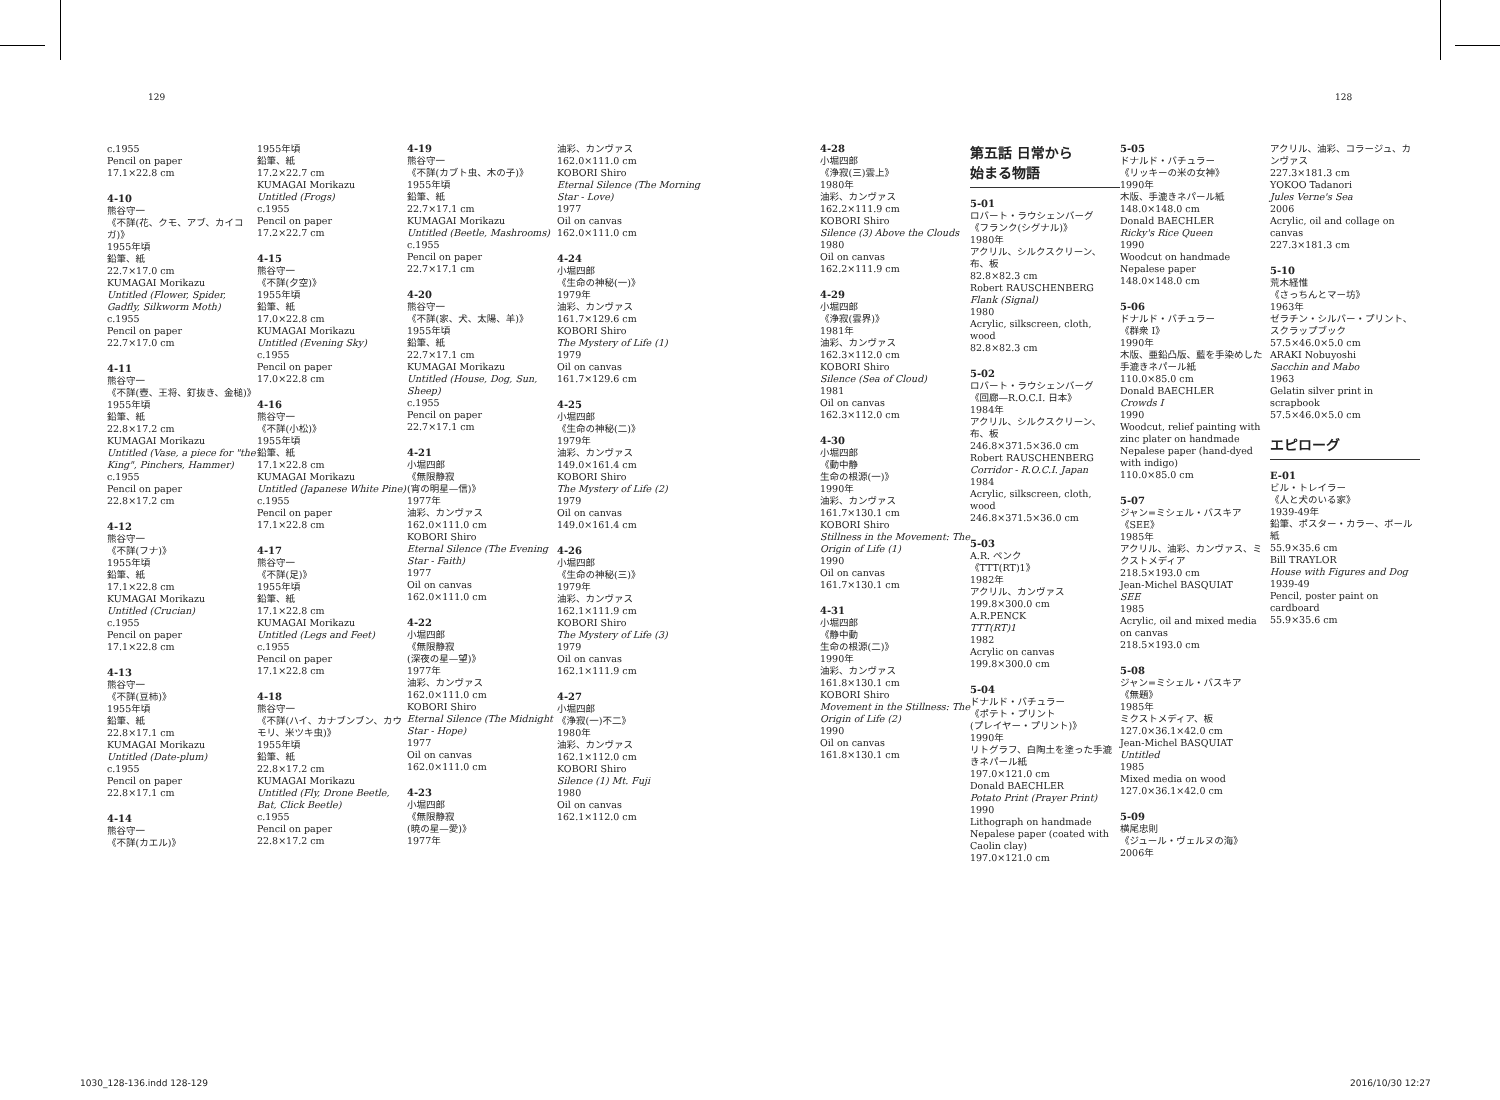129 128
c.1955
Pencil on paper
17.1×22.8 cm
4-10
熊谷守一
《不詳(花、クモ、アブ、カイコガ)》
1955年頃
鉛筆、紙
22.7×17.0 cm
KUMAGAI Morikazu
Untitled (Flower, Spider, Gadfly, Silkworm Moth)
c.1955
Pencil on paper
22.7×17.0 cm
4-11
熊谷守一
《不詳(壺、王将、釘抜き、金槌)》
1955年頃
鉛筆、紙
22.8×17.2 cm
KUMAGAI Morikazu
Untitled (Vase, a piece for "the King", Pinchers, Hammer)
c.1955
Pencil on paper
22.8×17.2 cm
4-12
熊谷守一
《不詳(フナ)》
1955年頃
鉛筆、紙
17.1×22.8 cm
KUMAGAI Morikazu
Untitled (Crucian)
c.1955
Pencil on paper
17.1×22.8 cm
4-13
熊谷守一
《不詳(豆柿)》
1955年頃
鉛筆、紙
22.8×17.1 cm
KUMAGAI Morikazu
Untitled (Date-plum)
c.1955
Pencil on paper
22.8×17.1 cm
4-14
熊谷守一
《不詳(カエル)》
1955年頃
鉛筆、紙
17.2×22.7 cm
KUMAGAI Morikazu
Untitled (Frogs)
c.1955
Pencil on paper
17.2×22.7 cm
4-15
熊谷守一
《不詳(夕空)》
1955年頃
鉛筆、紙
17.0×22.8 cm
KUMAGAI Morikazu
Untitled (Evening Sky)
c.1955
Pencil on paper
17.0×22.8 cm
4-16
熊谷守一
《不詳(小松)》
1955年頃
鉛筆、紙
17.1×22.8 cm
KUMAGAI Morikazu
Untitled (Japanese White Pine)
c.1955
Pencil on paper
17.1×22.8 cm
4-17
熊谷守一
《不詳(足)》
1955年頃
鉛筆、紙
17.1×22.8 cm
KUMAGAI Morikazu
Untitled (Legs and Feet)
c.1955
Pencil on paper
17.1×22.8 cm
4-18
熊谷守一
《不詳(ハイ、カナブンブン、カウモリ、米ツキ虫)》
1955年頃
鉛筆、紙
22.8×17.2 cm
KUMAGAI Morikazu
Untitled (Fly, Drone Beetle, Bat, Click Beetle)
c.1955
Pencil on paper
22.8×17.2 cm
4-19
熊谷守一
《不詳(カブト虫、木の子)》
1955年頃
鉛筆、紙
22.7×17.1 cm
KUMAGAI Morikazu
Untitled (Beetle, Mashrooms)
c.1955
Pencil on paper
22.7×17.1 cm
4-20
熊谷守一
《不詳(家、犬、太陽、羊)》
1955年頃
鉛筆、紙
22.7×17.1 cm
KUMAGAI Morikazu
Untitled (House, Dog, Sun, Sheep)
c.1955
Pencil on paper
22.7×17.1 cm
4-21
小堀四郎
《無限静寂
(宵の明星—信)》
1977年
油彩、カンヴァス
162.0×111.0 cm
KOBORI Shiro
Eternal Silence (The Evening Star - Faith)
1977
Oil on canvas
162.0×111.0 cm
4-22
小堀四郎
《無限静寂
(深夜の星—望)》
1977年
油彩、カンヴァス
162.0×111.0 cm
KOBORI Shiro
Eternal Silence (The Midnight Star - Hope)
1977
Oil on canvas
162.0×111.0 cm
4-23
小堀四郎
《無限静寂
(暁の星—愛)》
1977年
油彩、カンヴァス
162.0×111.0 cm
KOBORI Shiro
Eternal Silence (The Morning Star - Love)
1977
Oil on canvas
162.0×111.0 cm
4-24
小堀四郎
《生命の神秘(一)》
1979年
油彩、カンヴァス
161.7×129.6 cm
KOBORI Shiro
The Mystery of Life (1)
1979
Oil on canvas
161.7×129.6 cm
4-25
小堀四郎
《生命の神秘(二)》
1979年
油彩、カンヴァス
149.0×161.4 cm
KOBORI Shiro
The Mystery of Life (2)
1979
Oil on canvas
149.0×161.4 cm
4-26
小堀四郎
《生命の神秘(三)》
1979年
油彩、カンヴァス
162.1×111.9 cm
KOBORI Shiro
The Mystery of Life (3)
1979
Oil on canvas
162.1×111.9 cm
4-27
小堀四郎
《浄寂(一)不二》
1980年
油彩、カンヴァス
162.1×112.0 cm
KOBORI Shiro
Silence (1) Mt. Fuji
1980
Oil on canvas
162.1×112.0 cm
4-28
小堀四郎
《浄寂(三)雲上》
1980年
油彩、カンヴァス
162.2×111.9 cm
KOBORI Shiro
Silence (3) Above the Clouds
1980
Oil on canvas
162.2×111.9 cm
4-29
小堀四郎
《浄寂(雲界)》
1981年
油彩、カンヴァス
162.3×112.0 cm
KOBORI Shiro
Silence (Sea of Cloud)
1981
Oil on canvas
162.3×112.0 cm
4-30
小堀四郎
《動中静
生命の根源(一)》
1990年
油彩、カンヴァス
161.7×130.1 cm
KOBORI Shiro
Stillness in the Movement: The Origin of Life (1)
1990
Oil on canvas
161.7×130.1 cm
4-31
小堀四郎
《静中動
生命の根源(二)》
1990年
油彩、カンヴァス
161.8×130.1 cm
KOBORI Shiro
Movement in the Stillness: The Origin of Life (2)
1990
Oil on canvas
161.8×130.1 cm
第五話 日常から
始まる物語
5-01
ロバート・ラウシェンバーグ
《フランク(シグナル)》
1980年
アクリル、シルクスクリーン、布、板
82.8×82.3 cm
Robert RAUSCHENBERG
Flank (Signal)
1980
Acrylic, silkscreen, cloth, wood
82.8×82.3 cm
5-02
ロバート・ラウシェンバーグ
《回廊—R.O.C.I. 日本》
1984年
アクリル、シルクスクリーン、布、板
246.8×371.5×36.0 cm
Robert RAUSCHENBERG
Corridor - R.O.C.I. Japan
1984
Acrylic, silkscreen, cloth, wood
246.8×371.5×36.0 cm
5-03
A.R. ペンク
《TTT(RT)1》
1982年
アクリル、カンヴァス
199.8×300.0 cm
A.R.PENCK
TTT(RT)1
1982
Acrylic on canvas
199.8×300.0 cm
5-04
ドナルド・バチュラー
《ポテト・プリント
(プレイヤー・プリント)》
1990年
リトグラフ、白陶土を塗った手漉きネパール紙
197.0×121.0 cm
Donald BAECHLER
Potato Print (Prayer Print)
1990
Lithograph on handmade Nepalese paper (coated with Caolin clay)
197.0×121.0 cm
5-05
ドナルド・バチュラー
《リッキーの米の女神》
1990年
木版、手漉きネパール紙
148.0×148.0 cm
Donald BAECHLER
Ricky's Rice Queen
1990
Woodcut on handmade Nepalese paper
148.0×148.0 cm
5-06
ドナルド・バチュラー
《群衆 I》
1990年
木版、亜鉛凸版、藍を手染めした手漉きネパール紙
110.0×85.0 cm
Donald BAECHLER
Crowds I
1990
Woodcut, relief painting with zinc plater on handmade Nepalese paper (hand-dyed with indigo)
110.0×85.0 cm
5-07
ジャン=ミシェル・バスキア
《SEE》
1985年
アクリル、油彩、カンヴァス、ミクストメディア
218.5×193.0 cm
Jean-Michel BASQUIAT
SEE
1985
Acrylic, oil and mixed media on canvas
218.5×193.0 cm
5-08
ジャン=ミシェル・バスキア
《無題》
1985年
ミクストメディア、板
127.0×36.1×42.0 cm
Jean-Michel BASQUIAT
Untitled
1985
Mixed media on wood
127.0×36.1×42.0 cm
5-09
横尾忠則
《ジュール・ヴェルヌの海》
2006年
アクリル、油彩、コラージュ、カンヴァス
227.3×181.3 cm
YOKOO Tadanori
Jules Verne's Sea
2006
Acrylic, oil and collage on canvas
227.3×181.3 cm
5-10
荒木経惟
《さっちんとマー坊》
1963年
ゼラチン・シルバー・プリント、スクラップブック
57.5×46.0×5.0 cm
ARAKI Nobuyoshi
Sacchin and Mabo
1963
Gelatin silver print in scrapbook
57.5×46.0×5.0 cm
エピローグ
E-01
ビル・トレイラー
《人と犬のいる家》
1939-49年
鉛筆、ポスター・カラー、ボール紙
55.9×35.6 cm
Bill TRAYLOR
House with Figures and Dog
1939-49
Pencil, poster paint on cardboard
55.9×35.6 cm
1030_128-136.indd 128-129 2016/10/30 12:27